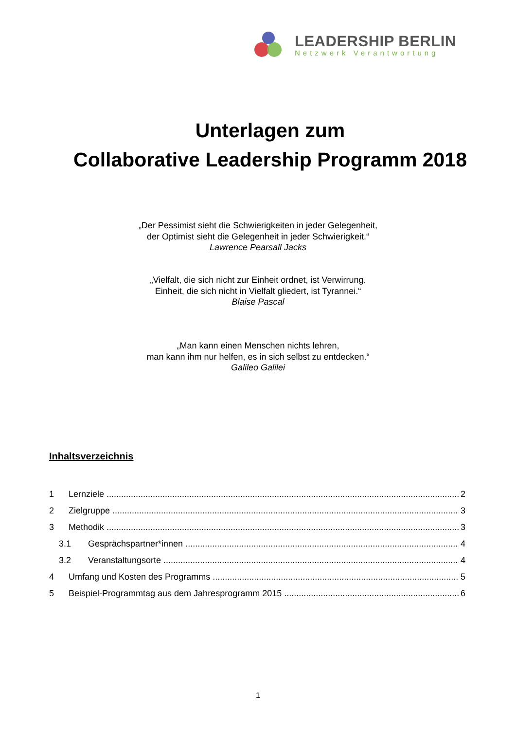LEADERSHIP BERLIN
Netzwerk Verantwortung
Unterlagen zum
Collaborative Leadership Programm 2018
„Der Pessimist sieht die Schwierigkeiten in jeder Gelegenheit,
der Optimist sieht die Gelegenheit in jeder Schwierigkeit.“
Lawrence Pearsall Jacks
„Vielfalt, die sich nicht zur Einheit ordnet, ist Verwirrung.
Einheit, die sich nicht in Vielfalt gliedert, ist Tyrannei.“
Blaise Pascal
„Man kann einen Menschen nichts lehren,
man kann ihm nur helfen, es in sich selbst zu entdecken.“
Galileo Galilei
Inhaltsverzeichnis
1 Lernziele 2
2 Zielgruppe 3
3 Methodik 3
3.1 Gesprächspartner*innen 4
3.2 Veranstaltungsorte 4
4 Umfang und Kosten des Programms 5
5 Beispiel-Programmtag aus dem Jahresprogramm 2015 6
1